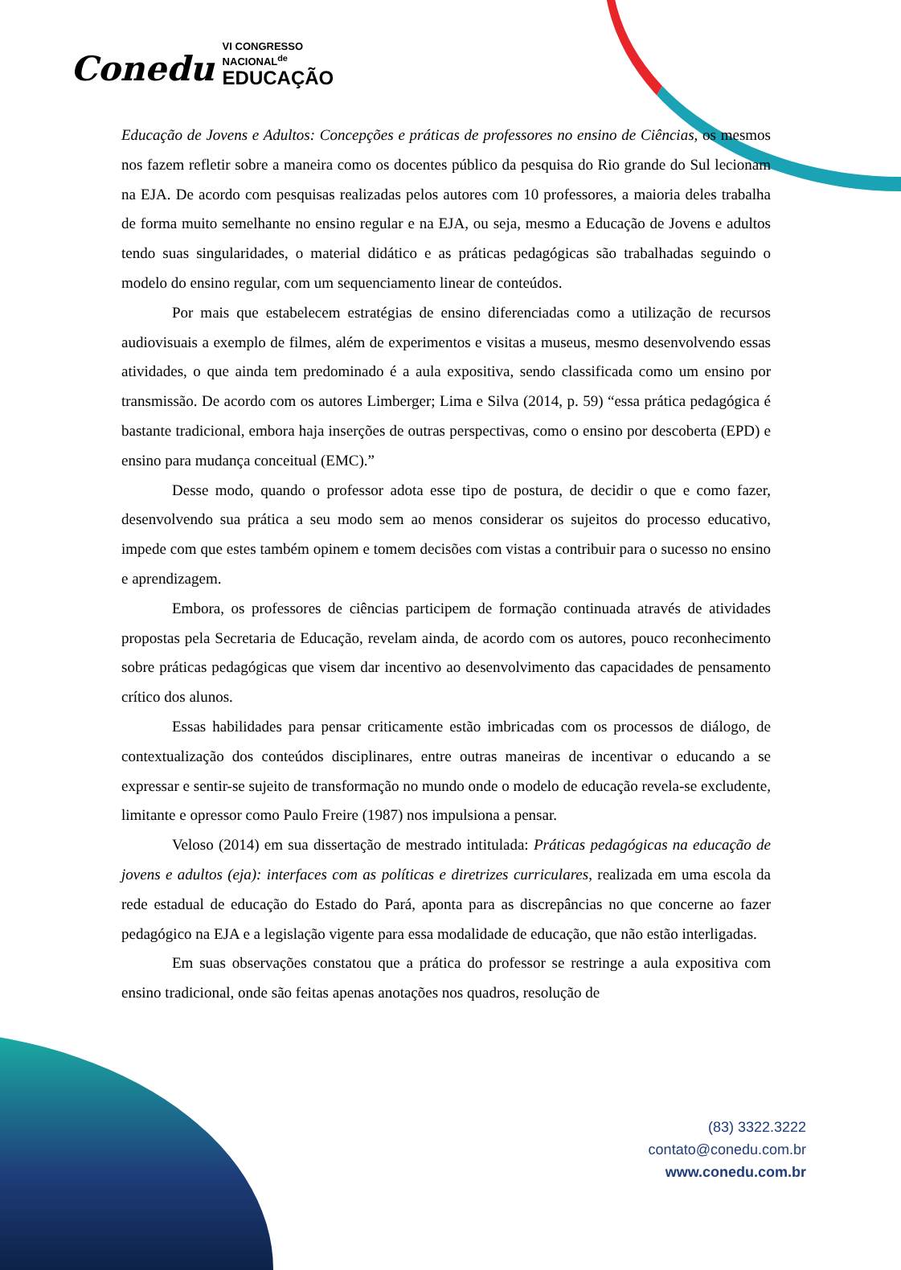Conedu VI CONGRESSO
NACIONAL<sup>de</sup>
EDUCAÇÃO
Educação de Jovens e Adultos: Concepções e práticas de professores no ensino de Ciências, os mesmos nos fazem refletir sobre a maneira como os docentes público da pesquisa do Rio grande do Sul lecionam na EJA. De acordo com pesquisas realizadas pelos autores com 10 professores, a maioria deles trabalha de forma muito semelhante no ensino regular e na EJA, ou seja, mesmo a Educação de Jovens e adultos tendo suas singularidades, o material didático e as práticas pedagógicas são trabalhadas seguindo o modelo do ensino regular, com um sequenciamento linear de conteúdos.
Por mais que estabelecem estratégias de ensino diferenciadas como a utilização de recursos audiovisuais a exemplo de filmes, além de experimentos e visitas a museus, mesmo desenvolvendo essas atividades, o que ainda tem predominado é a aula expositiva, sendo classificada como um ensino por transmissão. De acordo com os autores Limberger; Lima e Silva (2014, p. 59) “essa prática pedagógica é bastante tradicional, embora haja inserções de outras perspectivas, como o ensino por descoberta (EPD) e ensino para mudança conceitual (EMC).”
Desse modo, quando o professor adota esse tipo de postura, de decidir o que e como fazer, desenvolvendo sua prática a seu modo sem ao menos considerar os sujeitos do processo educativo, impede com que estes também opinem e tomem decisões com vistas a contribuir para o sucesso no ensino e aprendizagem.
Embora, os professores de ciências participem de formação continuada através de atividades propostas pela Secretaria de Educação, revelam ainda, de acordo com os autores, pouco reconhecimento sobre práticas pedagógicas que visem dar incentivo ao desenvolvimento das capacidades de pensamento crítico dos alunos.
Essas habilidades para pensar criticamente estão imbricadas com os processos de diálogo, de contextualização dos conteúdos disciplinares, entre outras maneiras de incentivar o educando a se expressar e sentir-se sujeito de transformação no mundo onde o modelo de educação revela-se excludente, limitante e opressor como Paulo Freire (1987) nos impulsiona a pensar.
Veloso (2014) em sua dissertação de mestrado intitulada: Práticas pedagógicas na educação de jovens e adultos (eja): interfaces com as políticas e diretrizes curriculares, realizada em uma escola da rede estadual de educação do Estado do Pará, aponta para as discrepâncias no que concerne ao fazer pedagógico na EJA e a legislação vigente para essa modalidade de educação, que não estão interligadas.
Em suas observações constatou que a prática do professor se restringe a aula expositiva com ensino tradicional, onde são feitas apenas anotações nos quadros, resolução de
(83) 3322.3222
contato@conedu.com.br
www.conedu.com.br